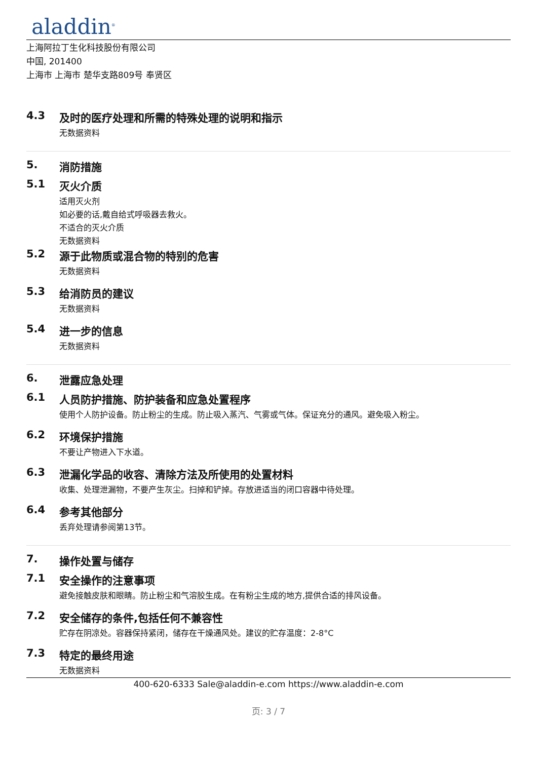aladdin<sup>®</sup>
上海阿拉丁生化科技股份有限公司
中国, 201400
上海市 上海市 楚华支路809号 奉贤区
4.3 及时的医疗处理和所需的特殊处理的说明和指示
无数据资料
5. 消防措施
5.1 灭火介质
适用灭火剂
如必要的话,戴自给式呼吸器去救火。
不适合的灭火介质
无数据资料
5.2 源于此物质或混合物的特别的危害
无数据资料
5.3 给消防员的建议
无数据资料
5.4 进一步的信息
无数据资料
6. 泄露应急处理
6.1 人员防护措施、防护装备和应急处置程序
使用个人防护设备。防止粉尘的生成。防止吸入蒸汽、气雾或气体。保证充分的通风。避免吸入粉尘。
6.2 环境保护措施
不要让产物进入下水道。
6.3 泄漏化学品的收容、清除方法及所使用的处置材料
收集、处理泄漏物，不要产生灰尘。扫掉和铲掉。存放进适当的闭口容器中待处理。
6.4 参考其他部分
丢弃处理请参阅第13节。
7. 操作处置与储存
7.1 安全操作的注意事项
避免接触皮肤和眼睛。防止粉尘和气溶胶生成。在有粉尘生成的地方,提供合适的排风设备。
7.2 安全储存的条件,包括任何不兼容性
贮存在阴凉处。容器保持紧闭，储存在干燥通风处。建议的贮存温度：2-8°C
7.3 特定的最终用途
无数据资料
400-620-6333 Sale@aladdin-e.com https://www.aladdin-e.com
页: 3 / 7